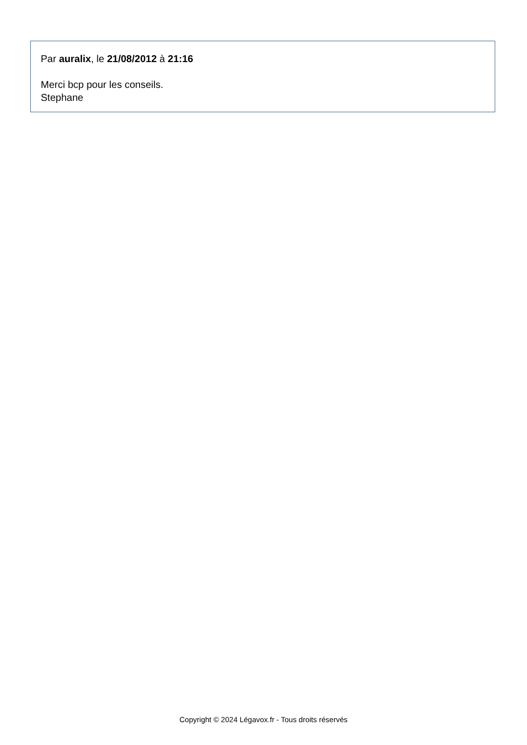Par auralix, le 21/08/2012 à 21:16
Merci bcp pour les conseils.
Stephane
Copyright © 2024 Légavox.fr - Tous droits réservés